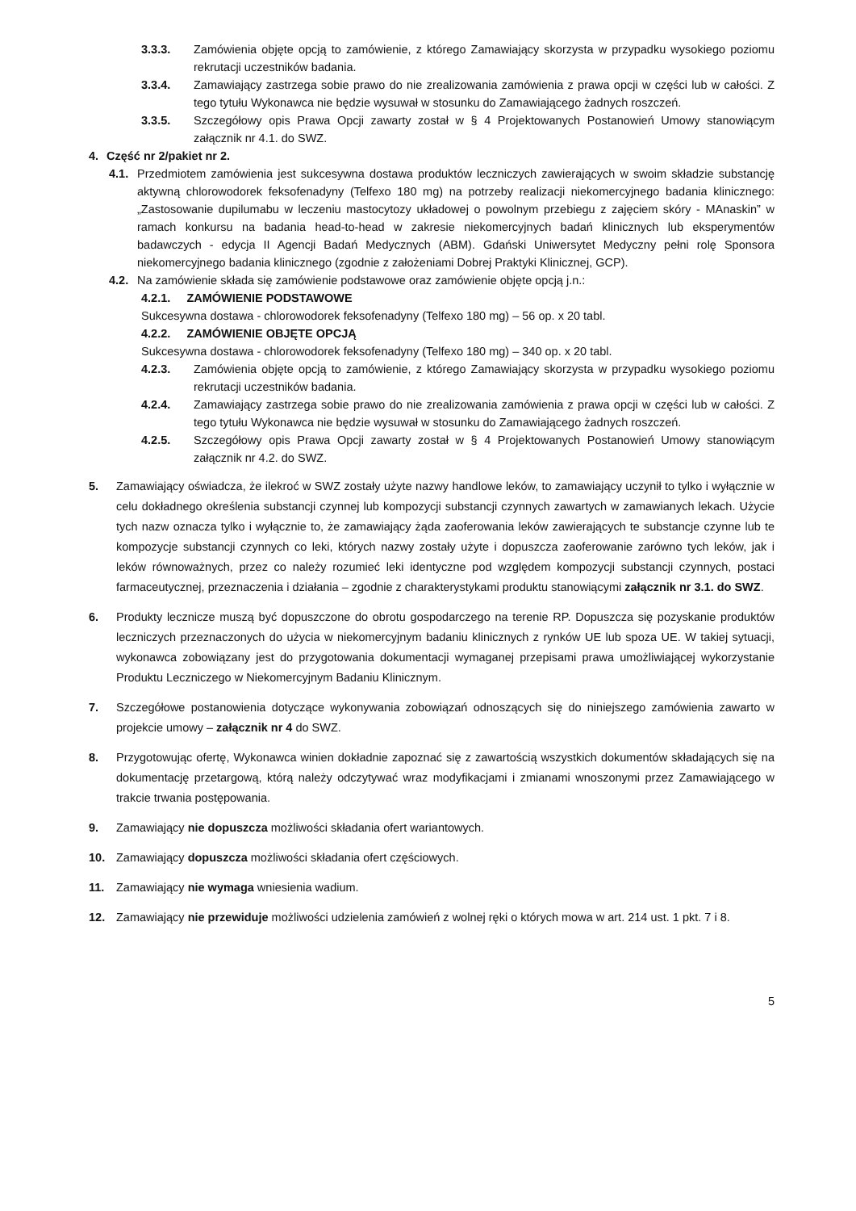3.3.3. Zamówienia objęte opcją to zamówienie, z którego Zamawiający skorzysta w przypadku wysokiego poziomu rekrutacji uczestników badania.
3.3.4. Zamawiający zastrzega sobie prawo do nie zrealizowania zamówienia z prawa opcji w części lub w całości. Z tego tytułu Wykonawca nie będzie wysuwał w stosunku do Zamawiającego żadnych roszczeń.
3.3.5. Szczegółowy opis Prawa Opcji zawarty został w § 4 Projektowanych Postanowień Umowy stanowiącym załącznik nr 4.1. do SWZ.
4. Część nr 2/pakiet nr 2.
4.1. Przedmiotem zamówienia jest sukcesywna dostawa produktów leczniczych zawierających w swoim składzie substancję aktywną chlorowodorek feksofenadyny (Telfexo 180 mg) na potrzeby realizacji niekomercyjnego badania klinicznego: „Zastosowanie dupilumabu w leczeniu mastocytozy układowej o powolnym przebiegu z zajęciem skóry - MAnaskin” w ramach konkursu na badania head-to-head w zakresie niekomercyjnych badań klinicznych lub eksperymentów badawczych - edycja II Agencji Badań Medycznych (ABM). Gdański Uniwersytet Medyczny pełni rolę Sponsora niekomercyjnego badania klinicznego (zgodnie z założeniami Dobrej Praktyki Klinicznej, GCP).
4.2. Na zamówienie składa się zamówienie podstawowe oraz zamówienie objęte opcją j.n.:
4.2.1. ZAMÓWIENIE PODSTAWOWE
Sukcesywna dostawa - chlorowodorek feksofenadyny (Telfexo 180 mg) – 56 op. x 20 tabl.
4.2.2. ZAMÓWIENIE OBJĘTE OPCJĄ
Sukcesywna dostawa - chlorowodorek feksofenadyny (Telfexo 180 mg) – 340 op. x 20 tabl.
4.2.3. Zamówienia objęte opcją to zamówienie, z którego Zamawiający skorzysta w przypadku wysokiego poziomu rekrutacji uczestników badania.
4.2.4. Zamawiający zastrzega sobie prawo do nie zrealizowania zamówienia z prawa opcji w części lub w całości. Z tego tytułu Wykonawca nie będzie wysuwał w stosunku do Zamawiającego żadnych roszczeń.
4.2.5. Szczegółowy opis Prawa Opcji zawarty został w § 4 Projektowanych Postanowień Umowy stanowiącym załącznik nr 4.2. do SWZ.
5. Zamawiający oświadcza, że ilekroć w SWZ zostały użyte nazwy handlowe leków, to zamawiający uczynił to tylko i wyłącznie w celu dokładnego określenia substancji czynnej lub kompozycji substancji czynnych zawartych w zamawianych lekach. Użycie tych nazw oznacza tylko i wyłącznie to, że zamawiający żąda zaoferowania leków zawierających te substancje czynne lub te kompozycje substancji czynnych co leki, których nazwy zostały użyte i dopuszcza zaoferowanie zarówno tych leków, jak i leków równoważnych, przez co należy rozumieć leki identyczne pod względem kompozycji substancji czynnych, postaci farmaceutycznej, przeznaczenia i działania – zgodnie z charakterystykami produktu stanowiącymi załącznik nr 3.1. do SWZ.
6. Produkty lecznicze muszą być dopuszczone do obrotu gospodarczego na terenie RP. Dopuszcza się pozyskanie produktów leczniczych przeznaczonych do użycia w niekomercyjnym badaniu klinicznych z rynków UE lub spoza UE. W takiej sytuacji, wykonawca zobowiązany jest do przygotowania dokumentacji wymaganej przepisami prawa umożliwiającej wykorzystanie Produktu Leczniczego w Niekomercyjnym Badaniu Klinicznym.
7. Szczegółowe postanowienia dotyczące wykonywania zobowiązań odnoszących się do niniejszego zamówienia zawarto w projekcie umowy – załącznik nr 4 do SWZ.
8. Przygotowując ofertę, Wykonawca winien dokładnie zapoznać się z zawartością wszystkich dokumentów składających się na dokumentację przetargową, którą należy odczytywać wraz modyfikacjami i zmianami wnoszonymi przez Zamawiającego w trakcie trwania postępowania.
9. Zamawiający nie dopuszcza możliwości składania ofert wariantowych.
10. Zamawiający dopuszcza możliwości składania ofert częściowych.
11. Zamawiający nie wymaga wniesienia wadium.
12. Zamawiający nie przewiduje możliwości udzielenia zamówień z wolnej ręki o których mowa w art. 214 ust. 1 pkt. 7 i 8.
5